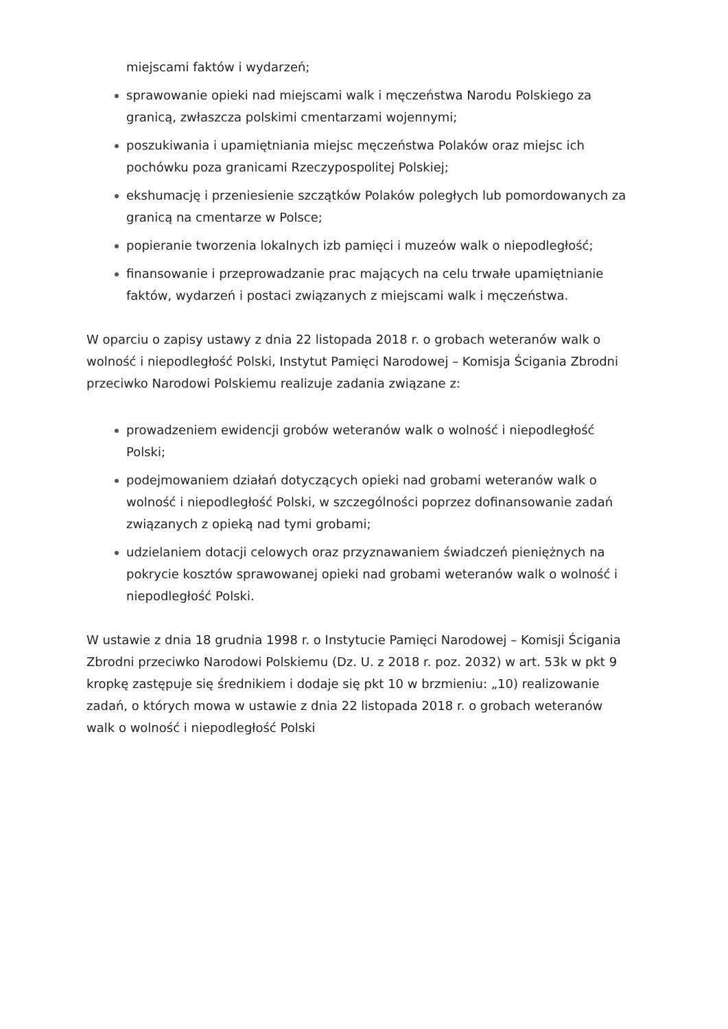miejscami faktów i wydarzeń;
sprawowanie opieki nad miejscami walk i męczeństwa Narodu Polskiego za granicą, zwłaszcza polskimi cmentarzami wojennymi;
poszukiwania i upamiętniania miejsc męczeństwa Polaków oraz miejsc ich pochówku poza granicami Rzeczypospolitej Polskiej;
ekshumację i przeniesienie szczątków Polaków poległych lub pomordowanych za granicą na cmentarze w Polsce;
popieranie tworzenia lokalnych izb pamięci i muzeów walk o niepodległość;
finansowanie i przeprowadzanie prac mających na celu trwałe upamiętnianie faktów, wydarzeń i postaci związanych z miejscami walk i męczeństwa.
W oparciu o zapisy ustawy z dnia 22 listopada 2018 r. o grobach weteranów walk o wolność i niepodległość Polski, Instytut Pamięci Narodowej – Komisja Ścigania Zbrodni przeciwko Narodowi Polskiemu realizuje zadania związane z:
prowadzeniem ewidencji grobów weteranów walk o wolność i niepodległość Polski;
podejmowaniem działań dotyczących opieki nad grobami weteranów walk o wolność i niepodległość Polski, w szczególności poprzez dofinansowanie zadań związanych z opieką nad tymi grobami;
udzielaniem dotacji celowych oraz przyznawaniem świadczeń pieniężnych na pokrycie kosztów sprawowanej opieki nad grobami weteranów walk o wolność i niepodległość Polski.
W ustawie z dnia 18 grudnia 1998 r. o Instytucie Pamięci Narodowej – Komisji Ścigania Zbrodni przeciwko Narodowi Polskiemu (Dz. U. z 2018 r. poz. 2032) w art. 53k w pkt 9 kropkę zastępuje się średnikiem i dodaje się pkt 10 w brzmieniu: „10) realizowanie zadań, o których mowa w ustawie z dnia 22 listopada 2018 r. o grobach weteranów walk o wolność i niepodległość Polski